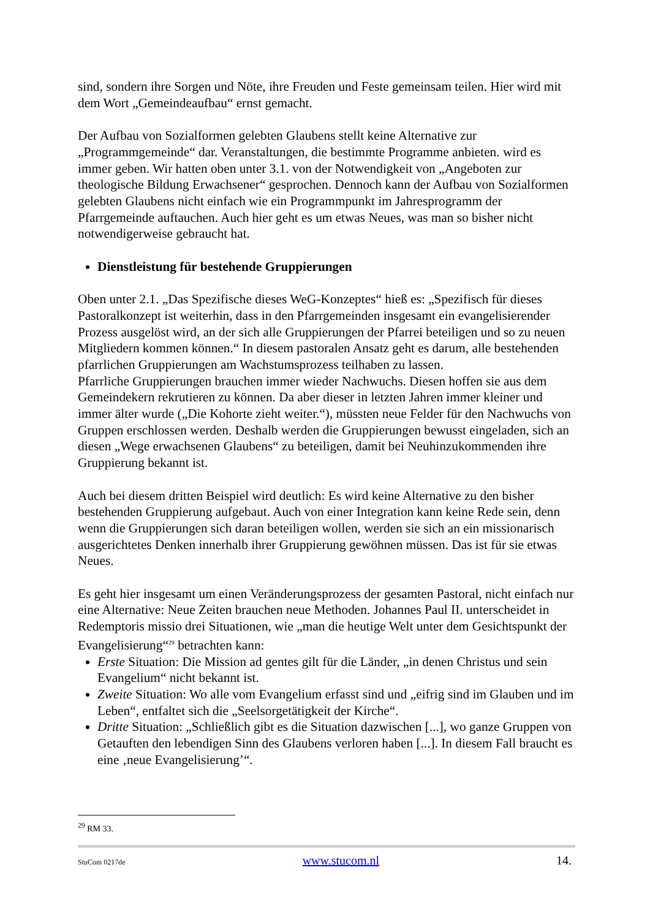sind, sondern ihre Sorgen und Nöte, ihre Freuden und Feste gemeinsam teilen. Hier wird mit dem Wort „Gemeindeaufbau“ ernst gemacht.
Der Aufbau von Sozialformen gelebten Glaubens stellt keine Alternative zur „Programmgemeinde“ dar. Veranstaltungen, die bestimmte Programme anbieten. wird es immer geben. Wir hatten oben unter 3.1. von der Notwendigkeit von „Angeboten zur theologische Bildung Erwachsener“ gesprochen. Dennoch kann der Aufbau von Sozialformen gelebten Glaubens nicht einfach wie ein Programmpunkt im Jahresprogramm der Pfarrgemeinde auftauchen. Auch hier geht es um etwas Neues, was man so bisher nicht notwendigerweise gebraucht hat.
Dienstleistung für bestehende Gruppierungen
Oben unter 2.1. „Das Spezifische dieses WeG-Konzeptes“ hieß es: „Spezifisch für dieses Pastoralkonzept ist weiterhin, dass in den Pfarrgemeinden insgesamt ein evangelisierender Prozess ausgelöst wird, an der sich alle Gruppierungen der Pfarrei beteiligen und so zu neuen Mitgliedern kommen können.“ In diesem pastoralen Ansatz geht es darum, alle bestehenden pfarrlichen Gruppierungen am Wachstumsprozess teilhaben zu lassen.
Pfarrliche Gruppierungen brauchen immer wieder Nachwuchs. Diesen hoffen sie aus dem Gemeindekern rekrutieren zu können. Da aber dieser in letzten Jahren immer kleiner und immer älter wurde („Die Kohorte zieht weiter.“), müssten neue Felder für den Nachwuchs von Gruppen erschlossen werden. Deshalb werden die Gruppierungen bewusst eingeladen, sich an diesen „Wege erwachsenen Glaubens“ zu beteiligen, damit bei Neuhinzukommenden ihre Gruppierung bekannt ist.
Auch bei diesem dritten Beispiel wird deutlich: Es wird keine Alternative zu den bisher bestehenden Gruppierung aufgebaut. Auch von einer Integration kann keine Rede sein, denn wenn die Gruppierungen sich daran beteiligen wollen, werden sie sich an ein missionarisch ausgerichtetes Denken innerhalb ihrer Gruppierung gewöhnen müssen. Das ist für sie etwas Neues.
Es geht hier insgesamt um einen Veränderungsprozess der gesamten Pastoral, nicht einfach nur eine Alternative: Neue Zeiten brauchen neue Methoden. Johannes Paul II. unterscheidet in Redemptoris missio drei Situationen, wie „man die heutige Welt unter dem Gesichtspunkt der Evangelisierung“<sup>29</sup> betrachten kann:
Erste Situation: Die Mission ad gentes gilt für die Länder, „in denen Christus und sein Evangelium“ nicht bekannt ist.
Zweite Situation: Wo alle vom Evangelium erfasst sind und „eifrig sind im Glauben und im Leben“, entfaltet sich die „Seelsorgetätigkeit der Kirche“.
Dritte Situation: „Schließlich gibt es die Situation dazwischen [...], wo ganze Gruppen von Getauften den lebendigen Sinn des Glaubens verloren haben [...]. In diesem Fall braucht es eine ‚neue Evangelisierung’“.
<sup>29</sup> RM 33.
StuCom 0217de www.stucom.nl 14.